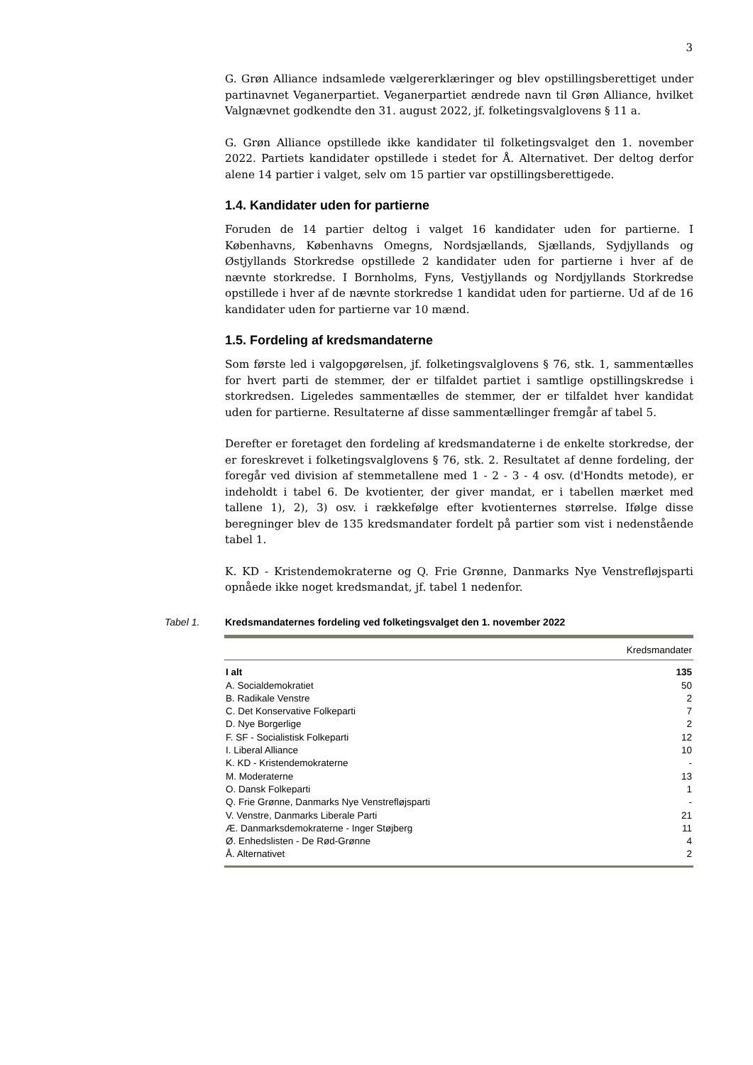3
G. Grøn Alliance indsamlede vælgererklæringer og blev opstillingsberettiget under partinavnet Veganerpartiet. Veganerpartiet ændrede navn til Grøn Alliance, hvilket Valgnævnet godkendte den 31. august 2022, jf. folketingsvalglovens § 11 a.
G. Grøn Alliance opstillede ikke kandidater til folketingsvalget den 1. november 2022. Partiets kandidater opstillede i stedet for Å. Alternativet. Der deltog derfor alene 14 partier i valget, selv om 15 partier var opstillingsberettigede.
1.4. Kandidater uden for partierne
Foruden de 14 partier deltog i valget 16 kandidater uden for partierne. I Københavns, Københavns Omegns, Nordsjællands, Sjællands, Sydjyllands og Østjyllands Storkredse opstillede 2 kandidater uden for partierne i hver af de nævnte storkredse. I Bornholms, Fyns, Vestjyllands og Nordjyllands Storkredse opstillede i hver af de nævnte storkredse 1 kandidat uden for partierne. Ud af de 16 kandidater uden for partierne var 10 mænd.
1.5. Fordeling af kredsmandaterne
Som første led i valgopgørelsen, jf. folketingsvalglovens § 76, stk. 1, sammentælles for hvert parti de stemmer, der er tilfaldet partiet i samtlige opstillingskredse i storkredsen. Ligeledes sammentælles de stemmer, der er tilfaldet hver kandidat uden for partierne. Resultaterne af disse sammentællinger fremgår af tabel 5.
Derefter er foretaget den fordeling af kredsmandaterne i de enkelte storkredse, der er foreskrevet i folketingsvalglovens § 76, stk. 2. Resultatet af denne fordeling, der foregår ved division af stemmetallene med 1 - 2 - 3 - 4 osv. (d'Hondts metode), er indeholdt i tabel 6. De kvotienter, der giver mandat, er i tabellen mærket med tallene 1), 2), 3) osv. i rækkefølge efter kvotienternes størrelse. Ifølge disse beregninger blev de 135 kredsmandater fordelt på partier som vist i nedenstående tabel 1.
K. KD - Kristendemokraterne og Q. Frie Grønne, Danmarks Nye Venstrefløjsparti opnåede ikke noget kredsmandat, jf. tabel 1 nedenfor.
Tabel 1. Kredsmandaternes fordeling ved folketingsvalget den 1. november 2022
| | Kredsmandater |
| --- | --- |
| I alt | 135 |
| A. Socialdemokratiet | 50 |
| B. Radikale Venstre | 2 |
| C. Det Konservative Folkeparti | 7 |
| D. Nye Borgerlige | 2 |
| F. SF - Socialistisk Folkeparti | 12 |
| I. Liberal Alliance | 10 |
| K. KD - Kristendemokraterne | - |
| M. Moderaterne | 13 |
| O. Dansk Folkeparti | 1 |
| Q. Frie Grønne, Danmarks Nye Venstrefløjsparti | - |
| V. Venstre, Danmarks Liberale Parti | 21 |
| Æ. Danmarksdemokraterne - Inger Støjberg | 11 |
| Ø. Enhedslisten - De Rød-Grønne | 4 |
| Å. Alternativet | 2 |